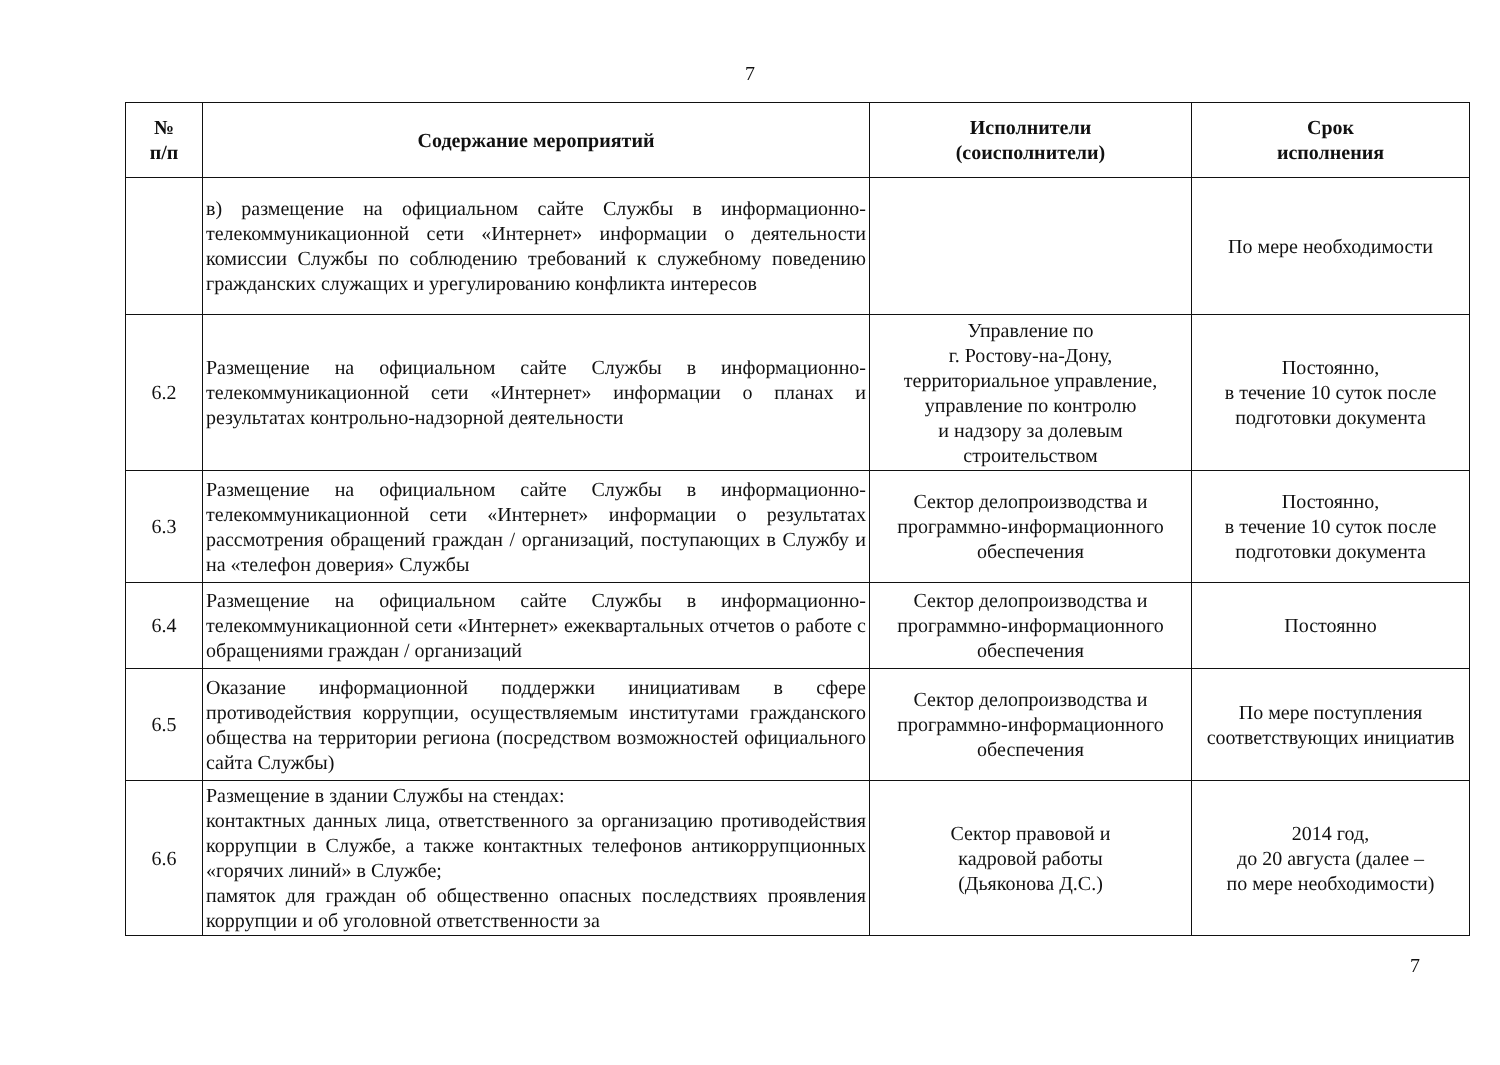7
| № п/п | Содержание мероприятий | Исполнители (соисполнители) | Срок исполнения |
| --- | --- | --- | --- |
| | в) размещение на официальном сайте Службы в информационно-телекоммуникационной сети «Интернет» информации о деятельности комиссии Службы по соблюдению требований к служебному поведению гражданских служащих и урегулированию конфликта интересов | | По мере необходимости |
| 6.2 | Размещение на официальном сайте Службы в информационно-телекоммуникационной сети «Интернет» информации о планах и результатах контрольно-надзорной деятельности | Управление по г. Ростову-на-Дону, территориальное управление, управление по контролю и надзору за долевым строительством | Постоянно, в течение 10 суток после подготовки документа |
| 6.3 | Размещение на официальном сайте Службы в информационно-телекоммуникационной сети «Интернет» информации о результатах рассмотрения обращений граждан / организаций, поступающих в Службу и на «телефон доверия» Службы | Сектор делопроизводства и программно-информационного обеспечения | Постоянно, в течение 10 суток после подготовки документа |
| 6.4 | Размещение на официальном сайте Службы в информационно-телекоммуникационной сети «Интернет» ежеквартальных отчетов о работе с обращениями граждан / организаций | Сектор делопроизводства и программно-информационного обеспечения | Постоянно |
| 6.5 | Оказание информационной поддержки инициативам в сфере противодействия коррупции, осуществляемым институтами гражданского общества на территории региона (посредством возможностей официального сайта Службы) | Сектор делопроизводства и программно-информационного обеспечения | По мере поступления соответствующих инициатив |
| 6.6 | Размещение в здании Службы на стендах: контактных данных лица, ответственного за организацию противодействия коррупции в Службе, а также контактных телефонов антикоррупционных «горячих линий» в Службе; памяток для граждан об общественно опасных последствиях проявления коррупции и об уголовной ответственности за | Сектор правовой и кадровой работы (Дьяконова Д.С.) | 2014 год, до 20 августа (далее – по мере необходимости) |
7